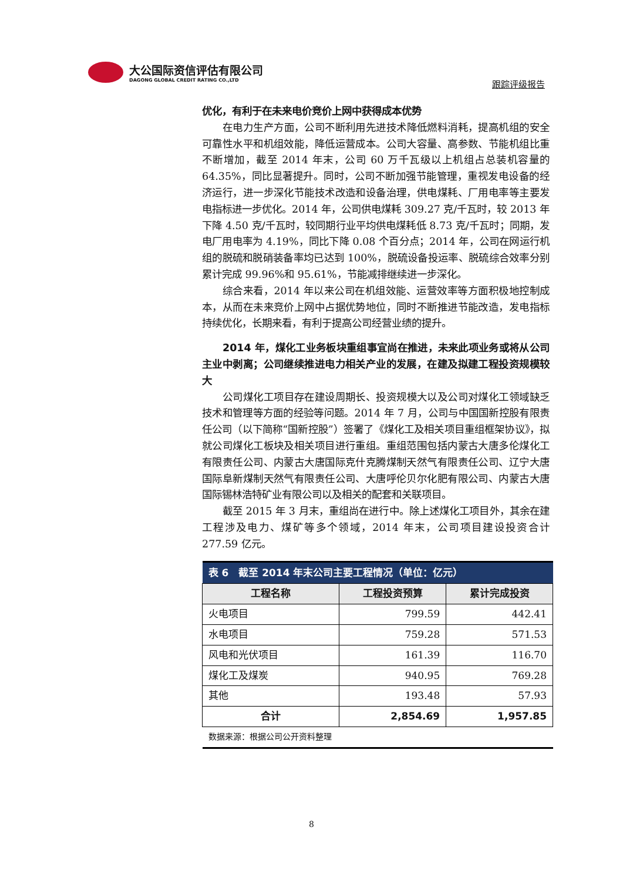大公国际资信评估有限公司
DAGONG GLOBAL CREDIT RATING CO.,LTD
跟踪评级报告
优化，有利于在未来电价竞价上网中获得成本优势
在电力生产方面，公司不断利用先进技术降低燃料消耗，提高机组的安全可靠性水平和机组效能，降低运营成本。公司大容量、高参数、节能机组比重不断增加，截至 2014 年末，公司 60 万千瓦级以上机组占总装机容量的 64.35%，同比显著提升。同时，公司不断加强节能管理，重视发电设备的经济运行，进一步深化节能技术改造和设备治理，供电煤耗、厂用电率等主要发电指标进一步优化。2014 年，公司供电煤耗 309.27 克/千瓦时，较 2013 年下降 4.50 克/千瓦时，较同期行业平均供电煤耗低 8.73 克/千瓦时；同期，发电厂用电率为 4.19%，同比下降 0.08 个百分点；2014 年，公司在网运行机组的脱硫和脱硝装备率均已达到 100%，脱硫设备投运率、脱硫综合效率分别累计完成 99.96%和 95.61%，节能减排继续进一步深化。
综合来看，2014 年以来公司在机组效能、运营效率等方面积极地控制成本，从而在未来竞价上网中占据优势地位，同时不断推进节能改造，发电指标持续优化，长期来看，有利于提高公司经营业绩的提升。
2014 年，煤化工业务板块重组事宜尚在推进，未来此项业务或将从公司主业中剥离；公司继续推进电力相关产业的发展，在建及拟建工程投资规模较大
公司煤化工项目存在建设周期长、投资规模大以及公司对煤化工领域缺乏技术和管理等方面的经验等问题。2014 年 7 月，公司与中国国新控股有限责任公司（以下简称“国新控股”）签署了《煤化工及相关项目重组框架协议》，拟就公司煤化工板块及相关项目进行重组。重组范围包括内蒙古大唐多伦煤化工有限责任公司、内蒙古大唐国际克什克腾煤制天然气有限责任公司、辽宁大唐国际阜新煤制天然气有限责任公司、大唐呼伦贝尔化肥有限公司、内蒙古大唐国际锡林浩特矿业有限公司以及相关的配套和关联项目。
截至 2015 年 3 月末，重组尚在进行中。除上述煤化工项目外，其余在建工程涉及电力、煤矿等多个领域，2014 年末，公司项目建设投资合计 277.59 亿元。
| 表 6 截至 2014 年末公司主要工程情况（单位：亿元） | | |
| --- | --- | --- |
| 工程名称 | 工程投资预算 | 累计完成投资 |
| 火电项目 | 799.59 | 442.41 |
| 水电项目 | 759.28 | 571.53 |
| 风电和光伏项目 | 161.39 | 116.70 |
| 煤化工及煤炭 | 940.95 | 769.28 |
| 其他 | 193.48 | 57.93 |
| 合计 | 2,854.69 | 1,957.85 |
| 数据来源：根据公司公开资料整理 | | |
8